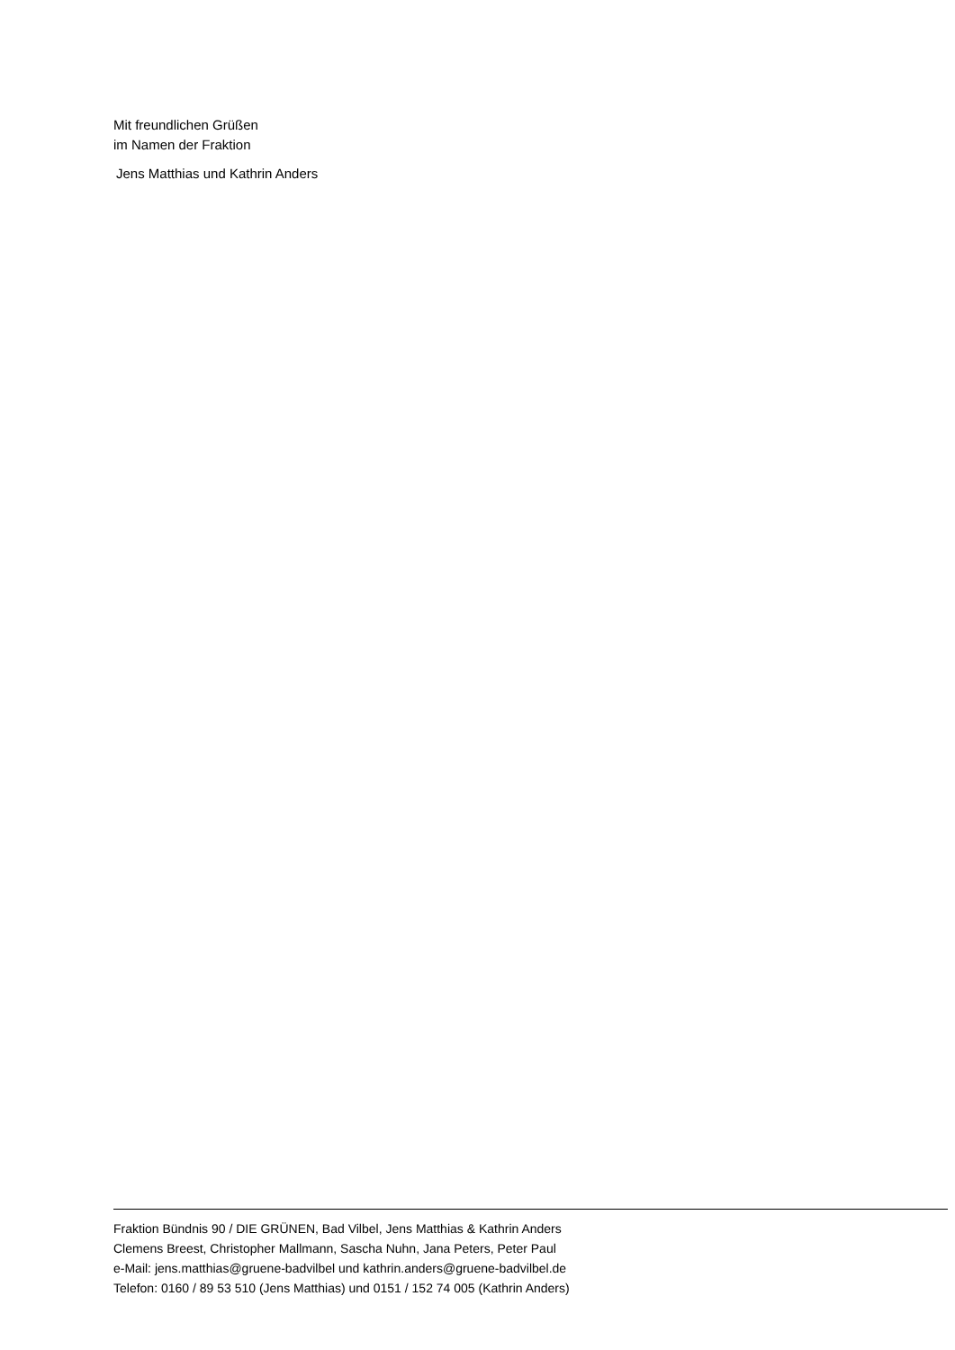Mit freundlichen Grüßen
im Namen der Fraktion
Jens Matthias und Kathrin Anders
Fraktion Bündnis 90 / DIE GRÜNEN, Bad Vilbel, Jens Matthias & Kathrin Anders
Clemens Breest, Christopher Mallmann, Sascha Nuhn, Jana Peters, Peter Paul
e-Mail: jens.matthias@gruene-badvilbel und kathrin.anders@gruene-badvilbel.de
Telefon: 0160 / 89 53 510 (Jens Matthias) und 0151 / 152 74 005 (Kathrin Anders)